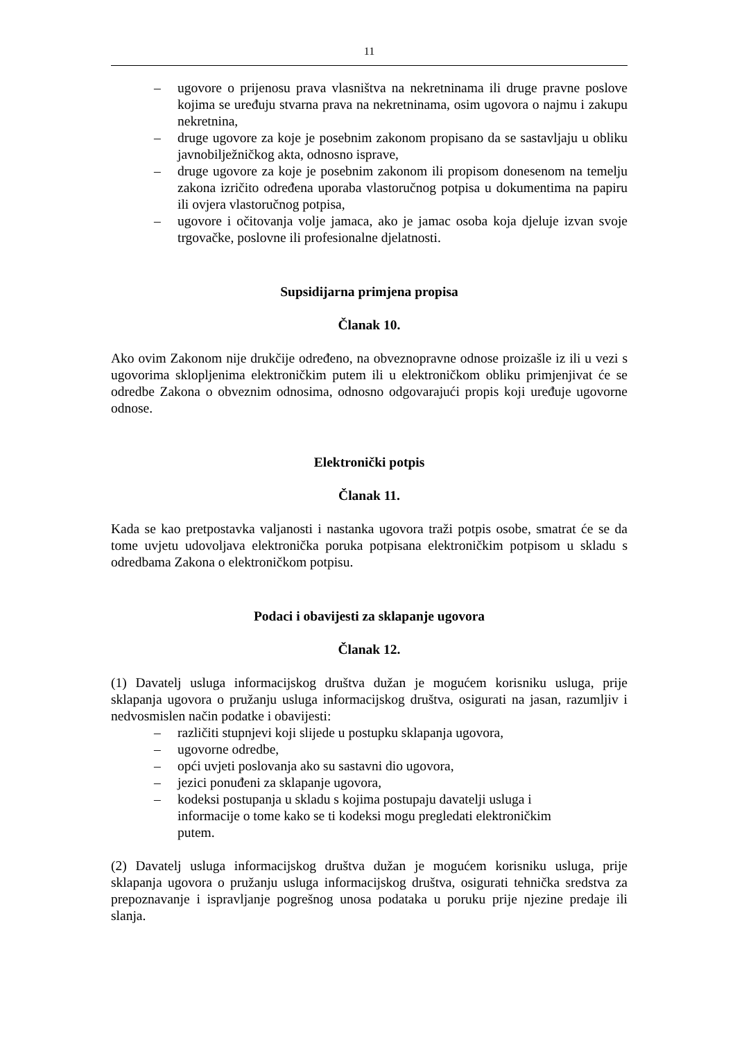11
– ugovore o prijenosu prava vlasništva na nekretninama ili druge pravne poslove kojima se uređuju stvarna prava na nekretninama, osim ugovora o najmu i zakupu nekretnina,
– druge ugovore za koje je posebnim zakonom propisano da se sastavljaju u obliku javnobilježničkog akta, odnosno isprave,
– druge ugovore za koje je posebnim zakonom ili propisom donesenom na temelju zakona izričito određena uporaba vlastoručnog potpisa u dokumentima na papiru ili ovjera vlastoručnog potpisa,
– ugovore i očitovanja volje jamaca, ako je jamac osoba koja djeluje izvan svoje trgovačke, poslovne ili profesionalne djelatnosti.
Supsidijarna primjena propisa
Članak 10.
Ako ovim Zakonom nije drukčije određeno, na obveznopravne odnose proizašle iz ili u vezi s ugovorima sklopljenima elektroničkim putem ili u elektroničkom obliku primjenjivat će se odredbe Zakona o obveznim odnosima, odnosno odgovarajući propis koji uređuje ugovorne odnose.
Elektronički potpis
Članak 11.
Kada se kao pretpostavka valjanosti i nastanka ugovora traži potpis osobe, smatrat će se da tome uvjetu udovoljava elektronička poruka potpisana elektroničkim potpisom u skladu s odredbama Zakona o elektroničkom potpisu.
Podaci i obavijesti za sklapanje ugovora
Članak 12.
(1) Davatelj usluga informacijskog društva dužan je mogućem korisniku usluga, prije sklapanja ugovora o pružanju usluga informacijskog društva, osigurati na jasan, razumljiv i nedvosmislen način podatke i obavijesti:
– različiti stupnjevi koji slijede u postupku sklapanja ugovora,
– ugovorne odredbe,
– opći uvjeti poslovanja ako su sastavni dio ugovora,
– jezici ponuđeni za sklapanje ugovora,
– kodeksi postupanja u skladu s kojima postupaju davatelji usluga i informacije o tome kako se ti kodeksi mogu pregledati elektroničkim putem.
(2) Davatelj usluga informacijskog društva dužan je mogućem korisniku usluga, prije sklapanja ugovora o pružanju usluga informacijskog društva, osigurati tehnička sredstva za prepoznavanje i ispravljanje pogrešnog unosa podataka u poruku prije njezine predaje ili slanja.